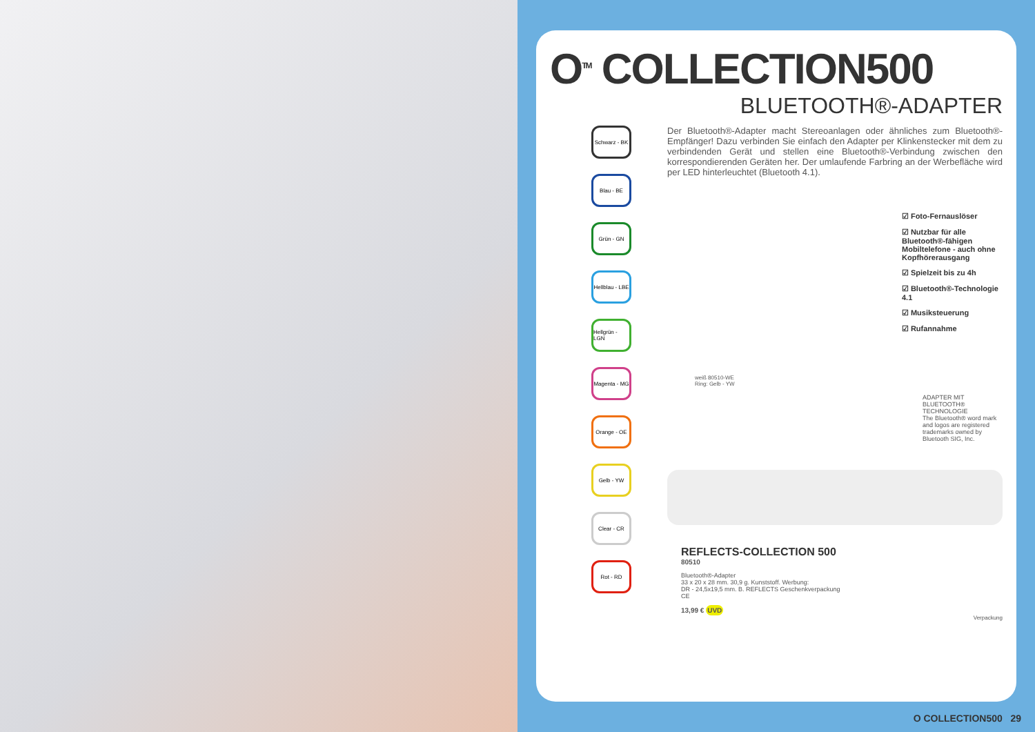O<sup>TM</sup> COLLECTION500
BLUETOOTH®-ADAPTER
Schwarz - BK
Blau - BE
Grün - GN
Hellblau - LBE
Hellgrün - LGN
Magenta - MG
Orange - OE
Gelb - YW
Clear - CR
Rot - RD
Der Bluetooth®-Adapter macht Stereoanlagen oder ähnliches zum Bluetooth®-Empfänger! Dazu verbinden Sie einfach den Adapter per Klinkenstecker mit dem zu verbindenden Gerät und stellen eine Bluetooth®-Verbindung zwischen den korrespondierenden Geräten her. Der umlaufende Farbring an der Werbefläche wird per LED hinterleuchtet (Bluetooth 4.1).
☑ Foto-Fernauslöser
☑ Nutzbar für alle Bluetooth®-fähigen Mobiltelefone - auch ohne Kopfhörerausgang
☑ Spielzeit bis zu 4h
☑ Bluetooth®-Technologie 4.1
☑ Musiksteuerung
☑ Rufannahme
weiß 80510-WE
Ring: Gelb - YW
ADAPTER MIT
BLUETOOTH® TECHNOLOGIE
The Bluetooth® word mark and logos are registered trademarks owned by Bluetooth SIG, Inc.
REFLECTS-COLLECTION 500
80510
Bluetooth®-Adapter
33 x 20 x 28 mm. 30,9 g. Kunststoff. Werbung:
DR - 24,5x19,5 mm. B. REFLECTS Geschenkverpackung
CE
13,99 € UVD
Verpackung
O COLLECTION500 29